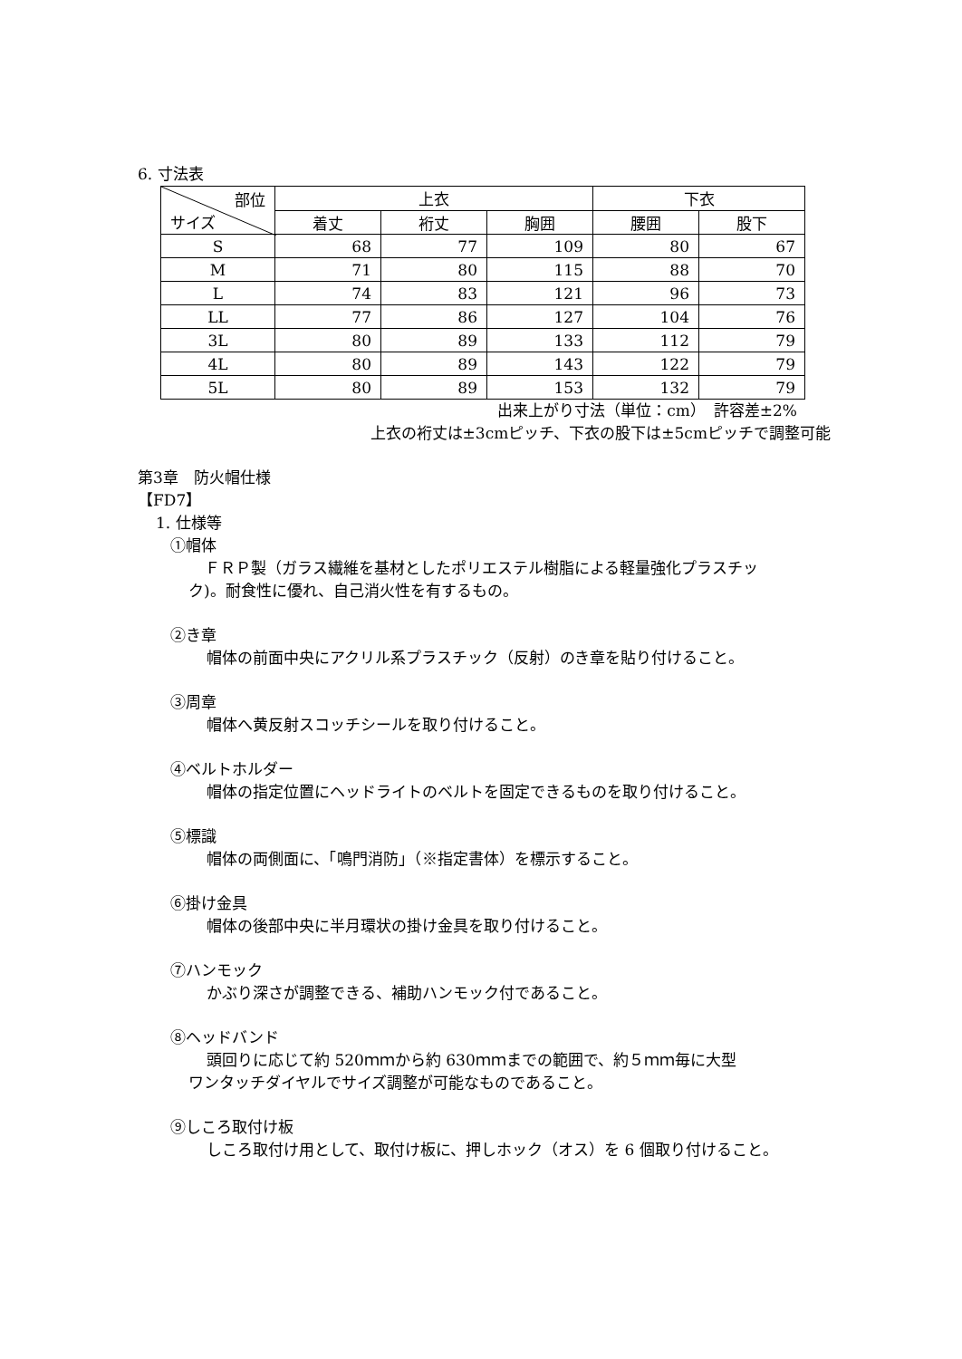6. 寸法表
| 部位 サイズ | 上衣 | | | 下衣 | |
| --- | --- | --- | --- | --- | --- |
| | 着丈 | 裄丈 | 胸囲 | 腰囲 | 股下 |
| S | 68 | 77 | 109 | 80 | 67 |
| M | 71 | 80 | 115 | 88 | 70 |
| L | 74 | 83 | 121 | 96 | 73 |
| LL | 77 | 86 | 127 | 104 | 76 |
| 3L | 80 | 89 | 133 | 112 | 79 |
| 4L | 80 | 89 | 143 | 122 | 79 |
| 5L | 80 | 89 | 153 | 132 | 79 |
出来上がり寸法（単位：cm）　許容差±2%
上衣の裄丈は±3cmピッチ、下衣の股下は±5cmピッチで調整可能
第3章　防火帽仕様
【FD7】
1. 仕様等
①帽体
ＦＲＰ製（ガラス繊維を基材としたポリエステル樹脂による軽量強化プラスチッ
ク)。耐食性に優れ、自己消火性を有するもの。
②き章
帽体の前面中央にアクリル系プラスチック（反射）のき章を貼り付けること。
③周章
帽体へ黄反射スコッチシールを取り付けること。
④ベルトホルダー
帽体の指定位置にヘッドライトのベルトを固定できるものを取り付けること。
⑤標識
帽体の両側面に、「鳴門消防」（※指定書体）を標示すること。
⑥掛け金具
帽体の後部中央に半月環状の掛け金具を取り付けること。
⑦ハンモック
かぶり深さが調整できる、補助ハンモック付であること。
⑧ヘッドバンド
頭回りに応じて約 520ｍｍから約 630ｍｍまでの範囲で、約５ｍｍ毎に大型
ワンタッチダイヤルでサイズ調整が可能なものであること。
⑨しころ取付け板
しころ取付け用として、取付け板に、押しホック（オス）を 6 個取り付けること。